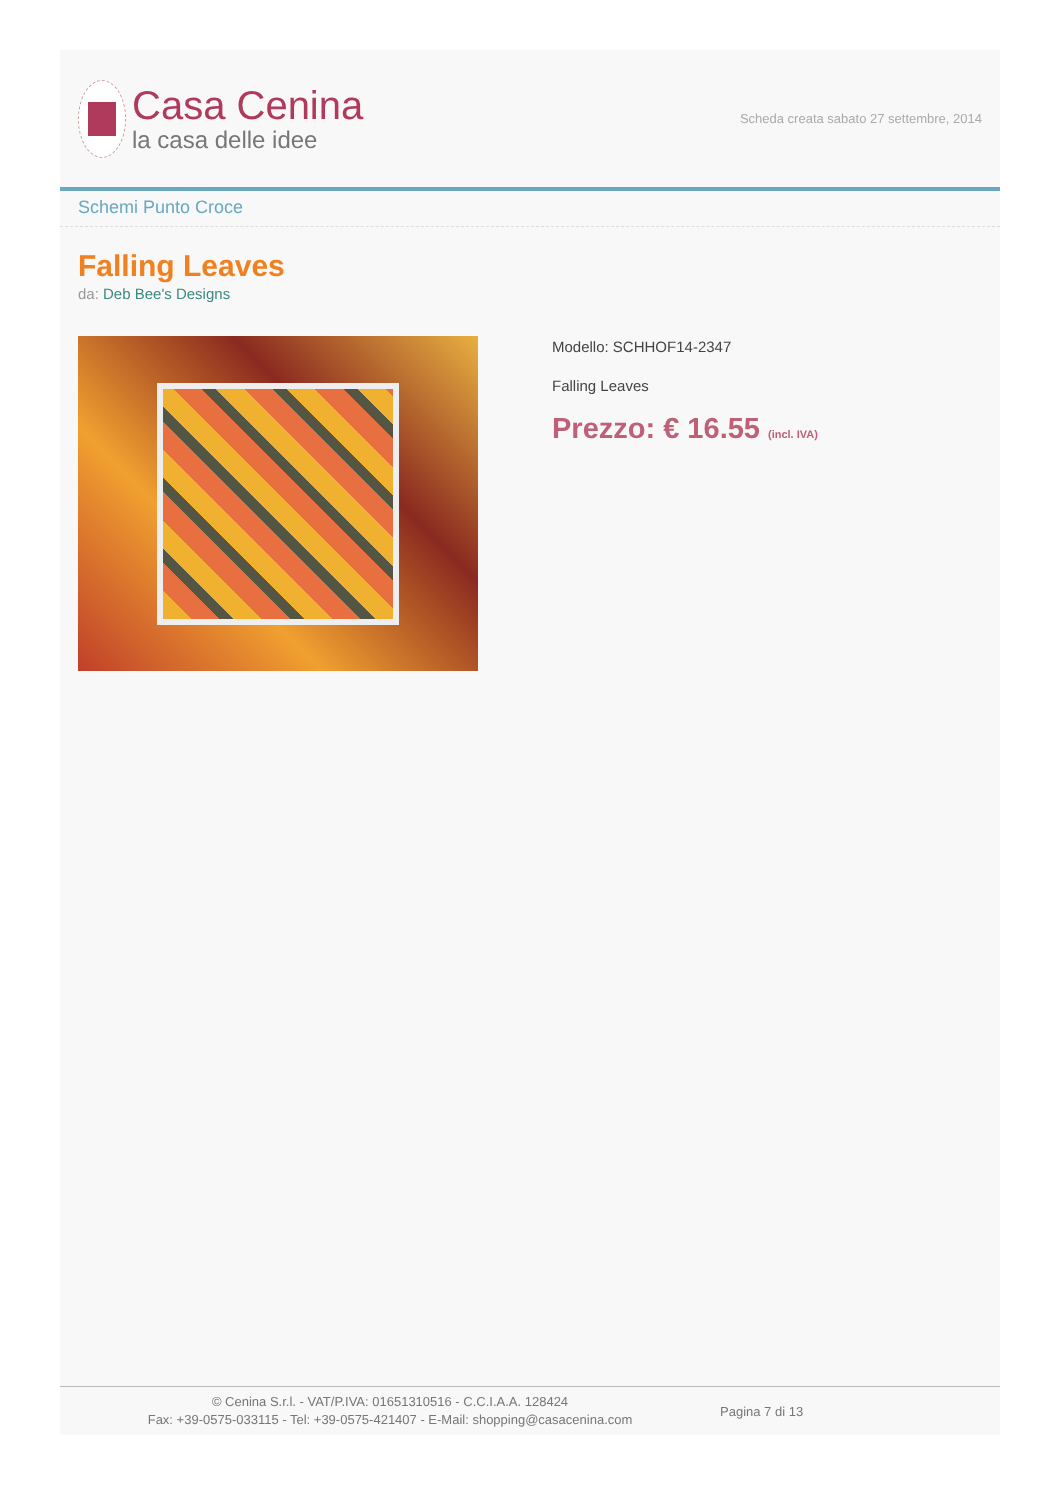Casa Cenina
la casa delle idee
Scheda creata sabato 27 settembre, 2014
Schemi Punto Croce
Falling Leaves
da: Deb Bee's Designs
Modello: SCHHOF14-2347
Falling Leaves
Prezzo: € 16.55 (incl. IVA)
© Cenina S.r.l. - VAT/P.IVA: 01651310516 - C.C.I.A.A. 128424
Fax: +39-0575-033115 - Tel: +39-0575-421407 - E-Mail: shopping@casacenina.com
Pagina 7 di 13